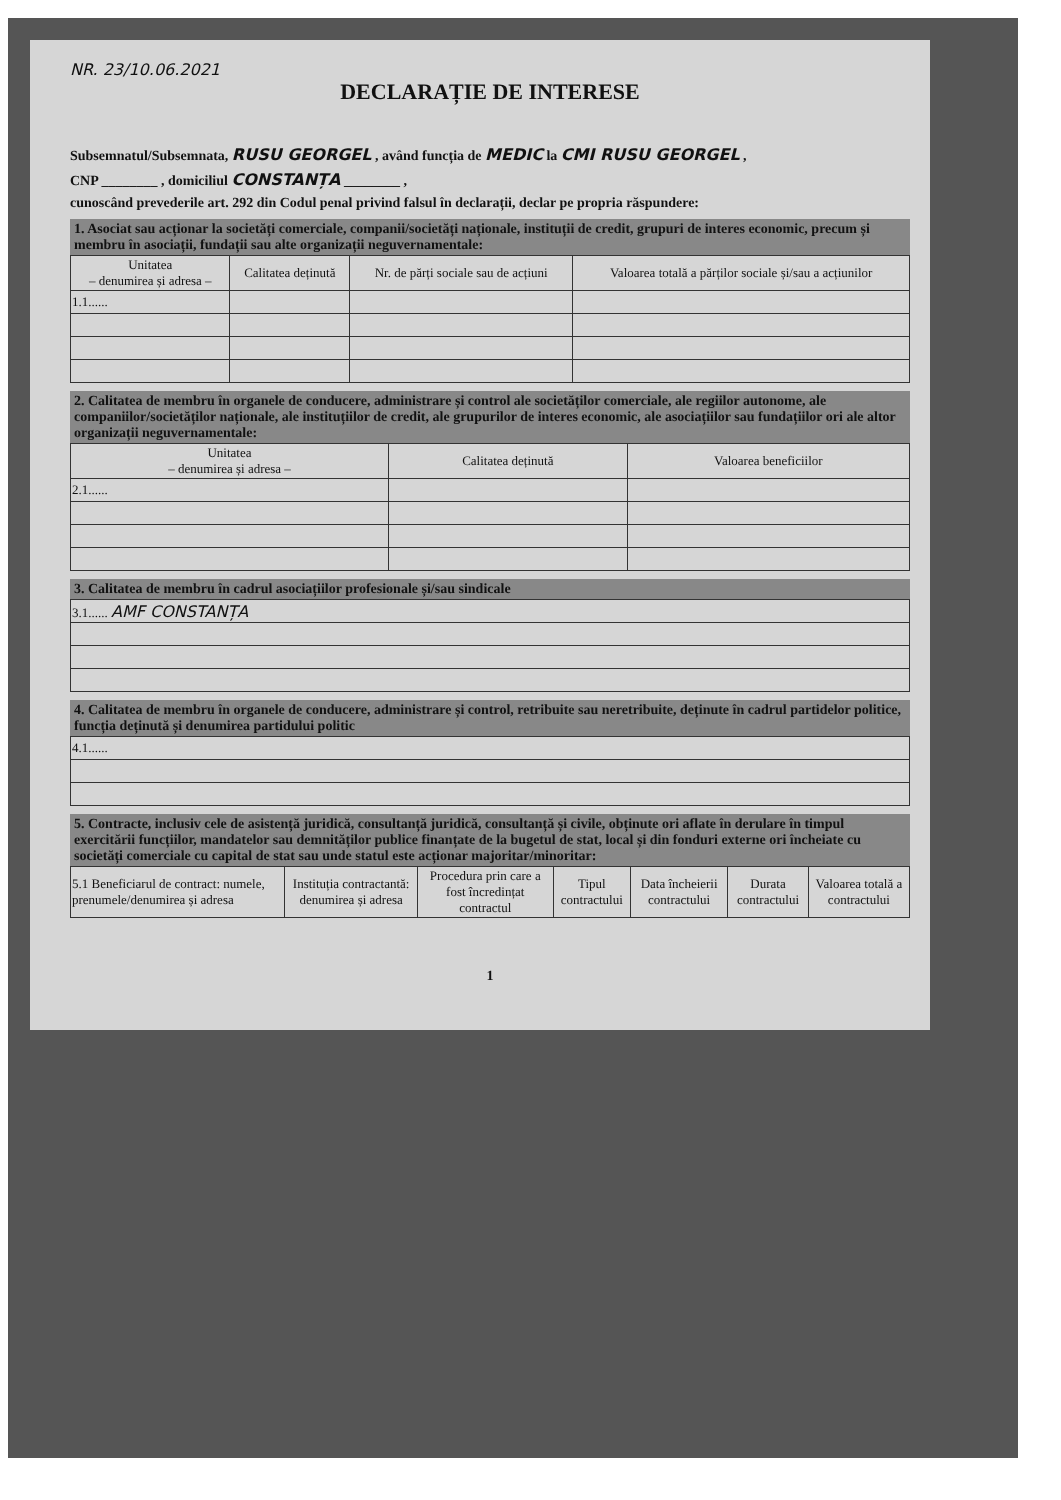NR. 23/10.06.2021
DECLARAȚIE DE INTERESE
Subsemnatul/Subsemnata, RUSU GEORGEL , având funcția de MEDIC la CMI RUSU GEORGEL ,
CNP ________ , domiciliul CONSTANȚA ________ ,
cunoscând prevederile art. 292 din Codul penal privind falsul în declarații, declar pe propria răspundere:
1. Asociat sau acționar la societăți comerciale, companii/societăți naționale, instituții de credit, grupuri de interes economic, precum și membru în asociații, fundații sau alte organizații neguvernamentale:
| Unitatea – denumirea și adresa – | Calitatea deținută | Nr. de părți sociale sau de acțiuni | Valoarea totală a părților sociale și/sau a acțiunilor |
| --- | --- | --- | --- |
| 1.1...... | | | |
2. Calitatea de membru în organele de conducere, administrare și control ale societăților comerciale, ale regiilor autonome, ale companiilor/societăților naționale, ale instituțiilor de credit, ale grupurilor de interes economic, ale asociațiilor sau fundațiilor ori ale altor organizații neguvernamentale:
| Unitatea – denumirea și adresa – | Calitatea deținută | Valoarea beneficiilor |
| --- | --- | --- |
| 2.1...... | | |
3. Calitatea de membru în cadrul asociațiilor profesionale și/sau sindicale
| 3.1...... AMF CONSTANȚA |
4. Calitatea de membru în organele de conducere, administrare și control, retribuite sau neretribuite, deținute în cadrul partidelor politice, funcția deținută și denumirea partidului politic
| 4.1...... |
5. Contracte, inclusiv cele de asistență juridică, consultanță juridică, consultanță și civile, obținute ori aflate în derulare în timpul exercitării funcțiilor, mandatelor sau demnităților publice finanțate de la bugetul de stat, local și din fonduri externe ori încheiate cu societăți comerciale cu capital de stat sau unde statul este acționar majoritar/minoritar:
| 5.1 Beneficiarul de contract: numele, prenumele/denumirea și adresa | Instituția contractantă: denumirea și adresa | Procedura prin care a fost încredințat contractul | Tipul contractului | Data încheierii contractului | Durata contractului | Valoarea totală a contractului |
1